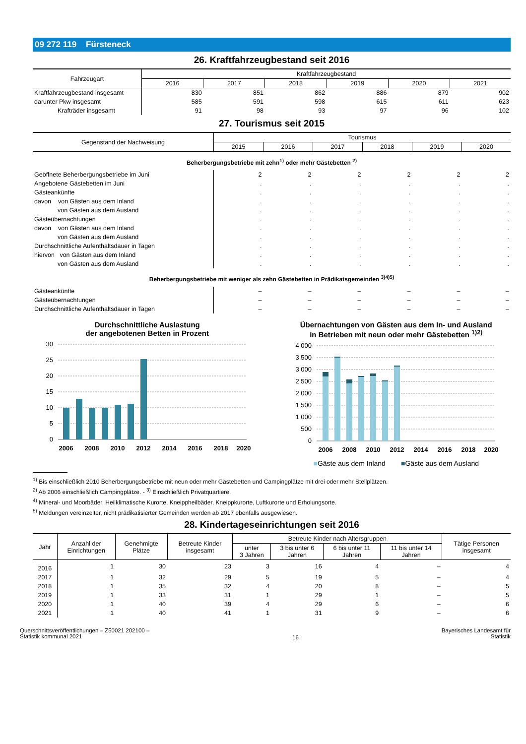09 272 119 Fürsteneck
26. Kraftfahrzeugbestand seit 2016
| Fahrzeugart | Kraftfahrzeugbestand | | | | | |
| --- | --- | --- | --- | --- | --- | --- |
| | 2016 | 2017 | 2018 | 2019 | 2020 | 2021 |
| Kraftfahrzeugbestand insgesamt | 830 | 851 | 862 | 886 | 879 | 902 |
| darunter Pkw insgesamt | 585 | 591 | 598 | 615 | 611 | 623 |
| Krafträder insgesamt | 91 | 98 | 93 | 97 | 96 | 102 |
27. Tourismus seit 2015
| Gegenstand der Nachweisung | Tourismus | | | | | |
| --- | --- | --- | --- | --- | --- | --- |
| | 2015 | 2016 | 2017 | 2018 | 2019 | 2020 |
| Beherbergungsbetriebe mit zehn<sup>1)</sup> oder mehr Gästebetten <sup>2)</sup> | | | | | | |
| Geöffnete Beherbergungsbetriebe im Juni | 2 | 2 | 2 | 2 | 2 | 2 |
| Angebotene Gästebetten im Juni | . | . | . | . | . | . |
| Gästeankünfte | . | . | . | . | . | . |
| davon von Gästen aus dem Inland | . | . | . | . | . | . |
| von Gästen aus dem Ausland | . | . | . | . | . | . |
| Gästeübernachtungen | . | . | . | . | . | . |
| davon von Gästen aus dem Inland | . | . | . | . | . | . |
| von Gästen aus dem Ausland | . | . | . | . | . | . |
| Durchschnittliche Aufenthaltsdauer in Tagen | . | . | . | . | . | . |
| hiervon von Gästen aus dem Inland | . | . | . | . | . | . |
| von Gästen aus dem Ausland | . | . | . | . | . | . |
| Beherbergungsbetriebe mit weniger als zehn Gästebetten in Prädikatsgemeinden <sup>3)4)5)</sup> | | | | | | |
| Gästeankünfte | – | – | – | – | – | – |
| Gästeübernachtungen | – | – | – | – | – | – |
| Durchschnittliche Aufenthaltsdauer in Tagen | – | – | – | – | – | – |
Durchschnittliche Auslastung
der angebotenen Betten in Prozent
30
25
20
15
10
5
0
2006
2008
2010
2012
2014
2016
2018
2020
Übernachtungen von Gästen aus dem In- und Ausland
in Betrieben mit neun oder mehr Gästebetten <sup>1)2)</sup>
4 000
3 500
3 000
2 500
2 000
1 500
1 000
500
0
2006
2008
2010
2012
2014
2016
2018
2020
■Gäste aus dem Inland ■Gäste aus dem Ausland
<sup>1)</sup> Bis einschließlich 2010 Beherbergungsbetriebe mit neun oder mehr Gästebetten und Campingplätze mit drei oder mehr Stellplätzen.
<sup>2)</sup> Ab 2006 einschließlich Campingplätze. - <sup>3)</sup> Einschließlich Privatquartiere.
<sup>4)</sup> Mineral- und Moorbäder, Heilklimatische Kurorte, Kneippheilbäder, Kneippkurorte, Luftkurorte und Erholungsorte.
<sup>5)</sup> Meldungen vereinzelter, nicht prädikatisierter Gemeinden werden ab 2017 ebenfalls ausgewiesen.
28. Kindertageseinrichtungen seit 2016
| Jahr | Anzahl der Einrichtungen | Genehmigte Plätze | Betreute Kinder insgesamt | Betreute Kinder nach Altersgruppen | | | | Tätige Personen insgesamt |
| --- | --- | --- | --- | --- | --- | --- | --- | --- |
| | | | | unter 3 Jahren | 3 bis unter 6 Jahren | 6 bis unter 11 Jahren | 11 bis unter 14 Jahren | |
| 2016 | 1 | 30 | 23 | 3 | 16 | 4 | – | 4 |
| 2017 | 1 | 32 | 29 | 5 | 19 | 5 | – | 4 |
| 2018 | 1 | 35 | 32 | 4 | 20 | 8 | – | 5 |
| 2019 | 1 | 33 | 31 | 1 | 29 | 1 | – | 5 |
| 2020 | 1 | 40 | 39 | 4 | 29 | 6 | – | 6 |
| 2021 | 1 | 40 | 41 | 1 | 31 | 9 | – | 6 |
Querschnittsveröffentlichungen – Z50021 202100 –
Statistik kommunal 2021
16
Bayerisches Landesamt für
Statistik